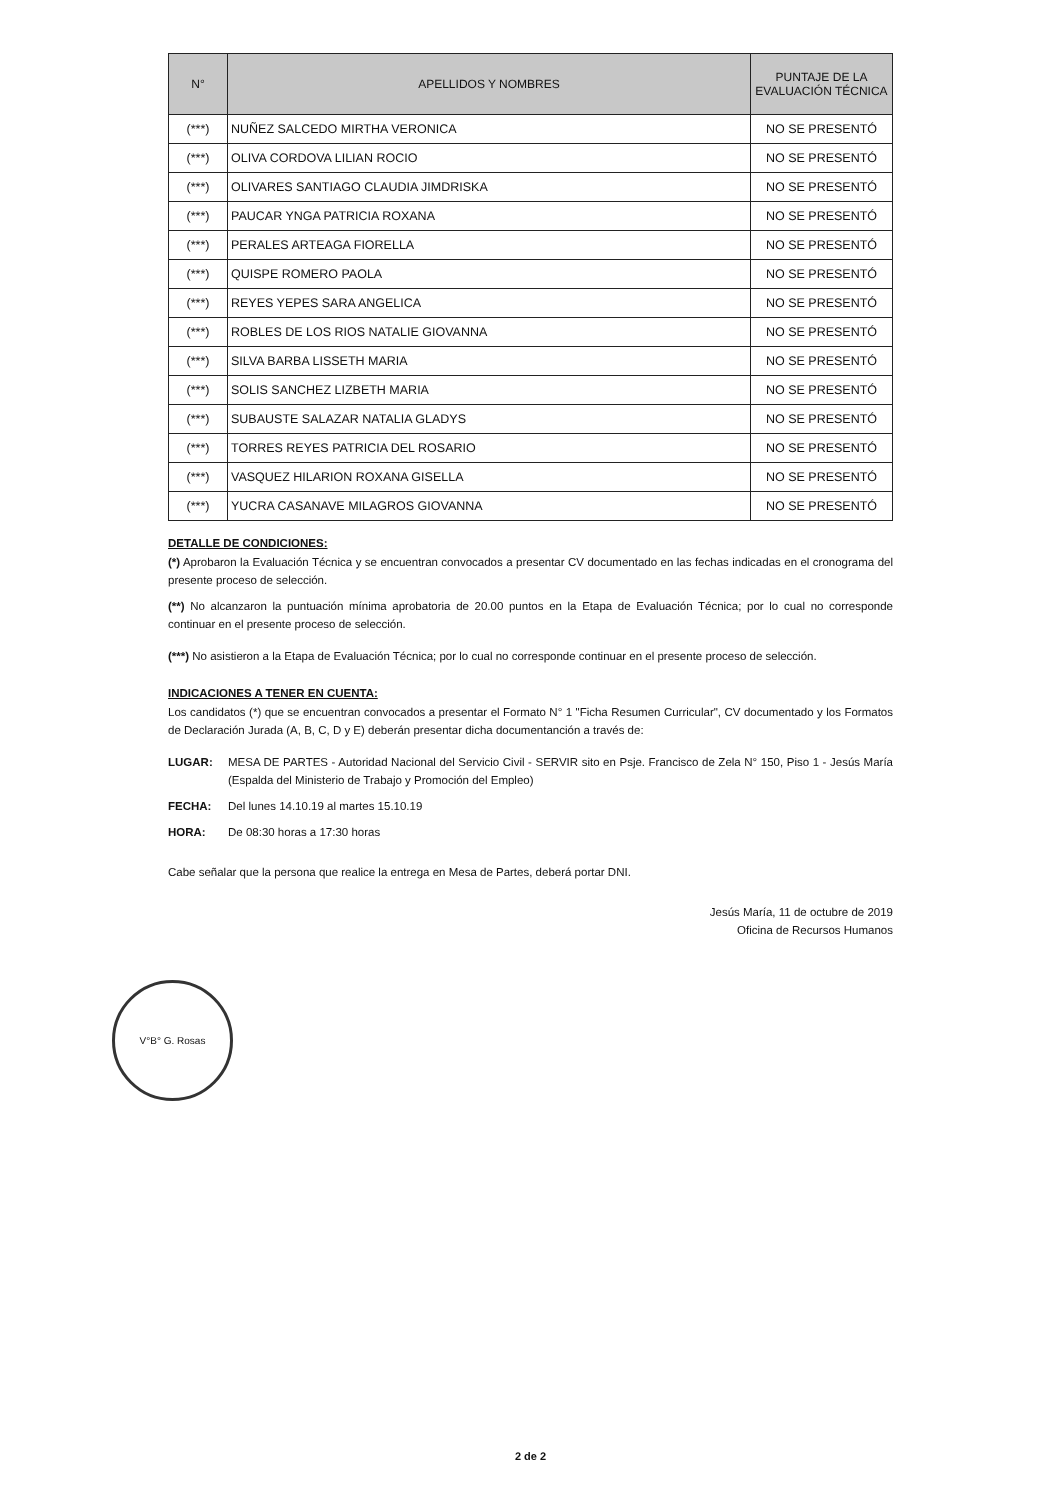| N° | APELLIDOS Y NOMBRES | PUNTAJE DE LA EVALUACIÓN TÉCNICA |
| --- | --- | --- |
| (***) | NUÑEZ SALCEDO MIRTHA VERONICA | NO SE PRESENTÓ |
| (***) | OLIVA CORDOVA LILIAN ROCIO | NO SE PRESENTÓ |
| (***) | OLIVARES SANTIAGO CLAUDIA JIMDRISKA | NO SE PRESENTÓ |
| (***) | PAUCAR YNGA PATRICIA ROXANA | NO SE PRESENTÓ |
| (***) | PERALES ARTEAGA FIORELLA | NO SE PRESENTÓ |
| (***) | QUISPE ROMERO PAOLA | NO SE PRESENTÓ |
| (***) | REYES YEPES SARA ANGELICA | NO SE PRESENTÓ |
| (***) | ROBLES DE LOS RIOS NATALIE GIOVANNA | NO SE PRESENTÓ |
| (***) | SILVA BARBA LISSETH MARIA | NO SE PRESENTÓ |
| (***) | SOLIS SANCHEZ LIZBETH MARIA | NO SE PRESENTÓ |
| (***) | SUBAUSTE SALAZAR NATALIA GLADYS | NO SE PRESENTÓ |
| (***) | TORRES REYES PATRICIA DEL ROSARIO | NO SE PRESENTÓ |
| (***) | VASQUEZ HILARION ROXANA GISELLA | NO SE PRESENTÓ |
| (***) | YUCRA CASANAVE MILAGROS GIOVANNA | NO SE PRESENTÓ |
DETALLE DE CONDICIONES:
(*) Aprobaron la Evaluación Técnica y se encuentran convocados a presentar CV documentado en las fechas indicadas en el cronograma del presente proceso de selección.
(**) No alcanzaron la puntuación mínima aprobatoria de 20.00 puntos en la Etapa de Evaluación Técnica; por lo cual no corresponde continuar en el presente proceso de selección.
(***) No asistieron a la Etapa de Evaluación Técnica; por lo cual no corresponde continuar en el presente proceso de selección.
INDICACIONES A TENER EN CUENTA:
Los candidatos (*) que se encuentran convocados a presentar el Formato N° 1 "Ficha Resumen Curricular", CV documentado y los Formatos de Declaración Jurada (A, B, C, D y E) deberán presentar dicha documentanción a través de:
LUGAR: MESA DE PARTES - Autoridad Nacional del Servicio Civil - SERVIR sito en Psje. Francisco de Zela N° 150, Piso 1 - Jesús María (Espalda del Ministerio de Trabajo y Promoción del Empleo)
FECHA: Del lunes 14.10.19 al martes 15.10.19
HORA: De 08:30 horas a 17:30 horas
Cabe señalar que la persona que realice la entrega en Mesa de Partes, deberá portar DNI.
Jesús María, 11 de octubre de 2019
Oficina de Recursos Humanos
V°B° G. Rosas
2 de 2